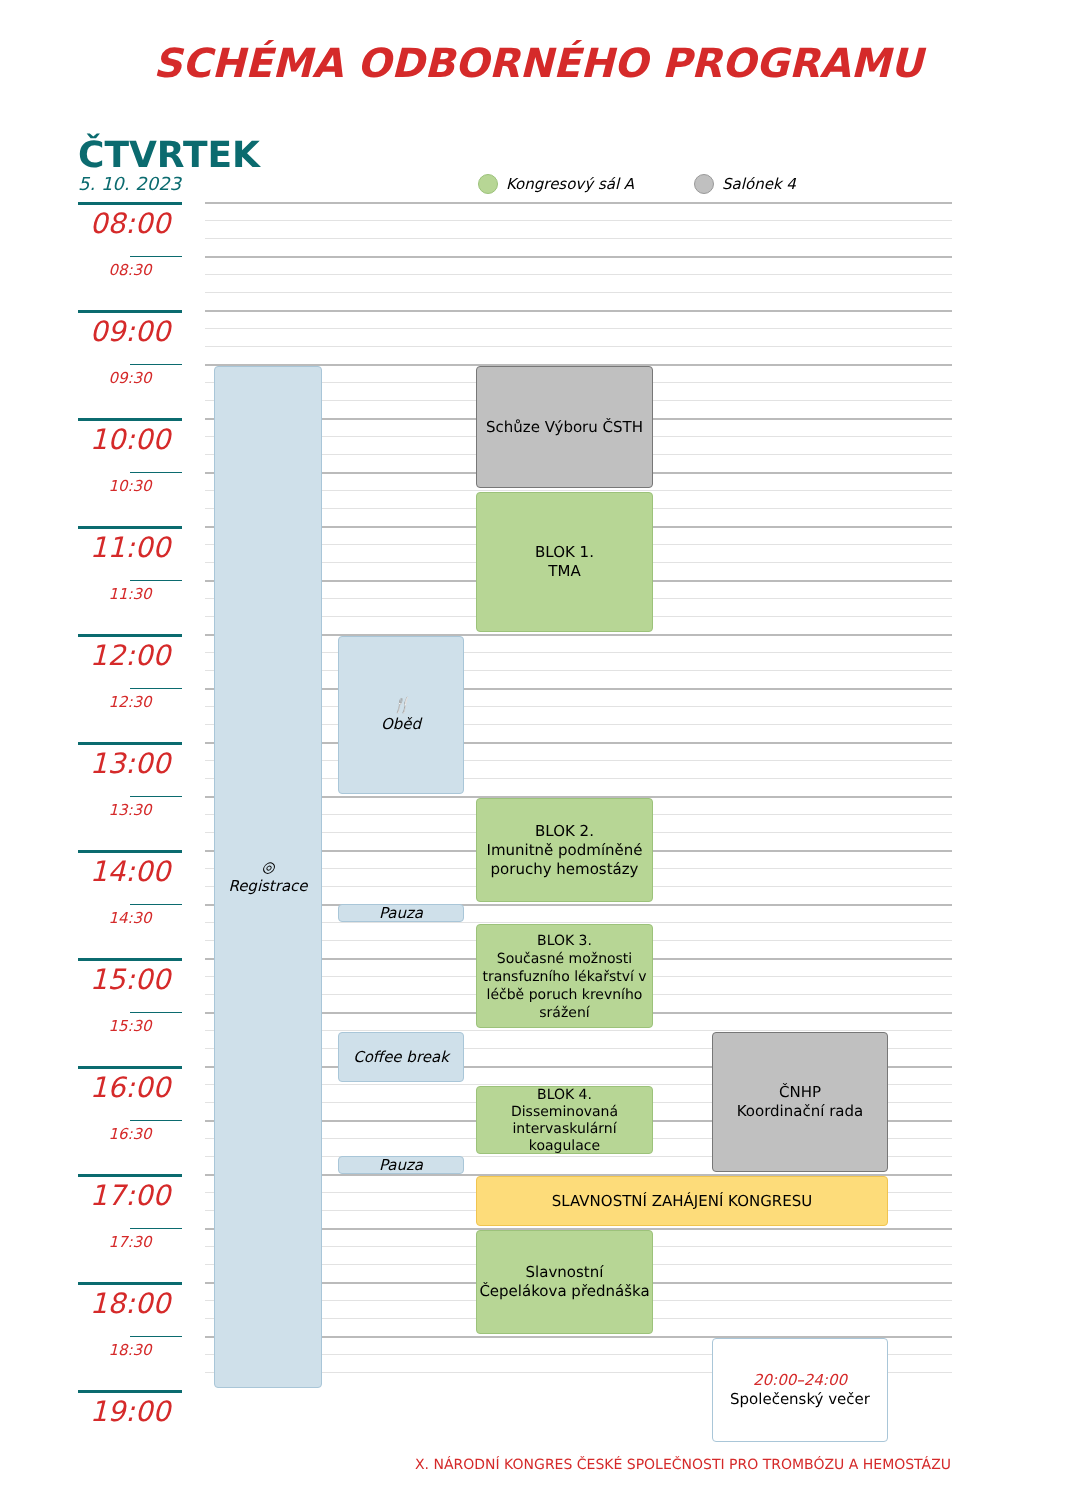SCHÉMA ODBORNÉHO PROGRAMU
ČTVRTEK
5. 10. 2023
Kongresový sál A
Salónek 4
08:00
08:30
09:00
09:30
10:00
10:30
11:00
11:30
12:00
12:30
13:00
13:30
14:00
14:30
15:00
15:30
16:00
16:30
17:00
17:30
18:00
18:30
19:00
◎
Registrace
Schůze Výboru ČSTH
BLOK 1.
TMA
🍴
Oběd
BLOK 2.
Imunitně podmíněné poruchy hemostázy
Pauza
BLOK 3.
Současné možnosti transfuzního lékařství v léčbě poruch krevního srážení
Coffee break
ČNHP
Koordinační rada
BLOK 4.
Disseminovaná intervaskulární koagulace
Pauza
SLAVNOSTNÍ ZAHÁJENÍ KONGRESU
Slavnostní
Čepelákova přednáška
20:00–24:00
Společenský večer
X. NÁRODNÍ KONGRES ČESKÉ SPOLEČNOSTI PRO TROMBÓZU A HEMOSTÁZU